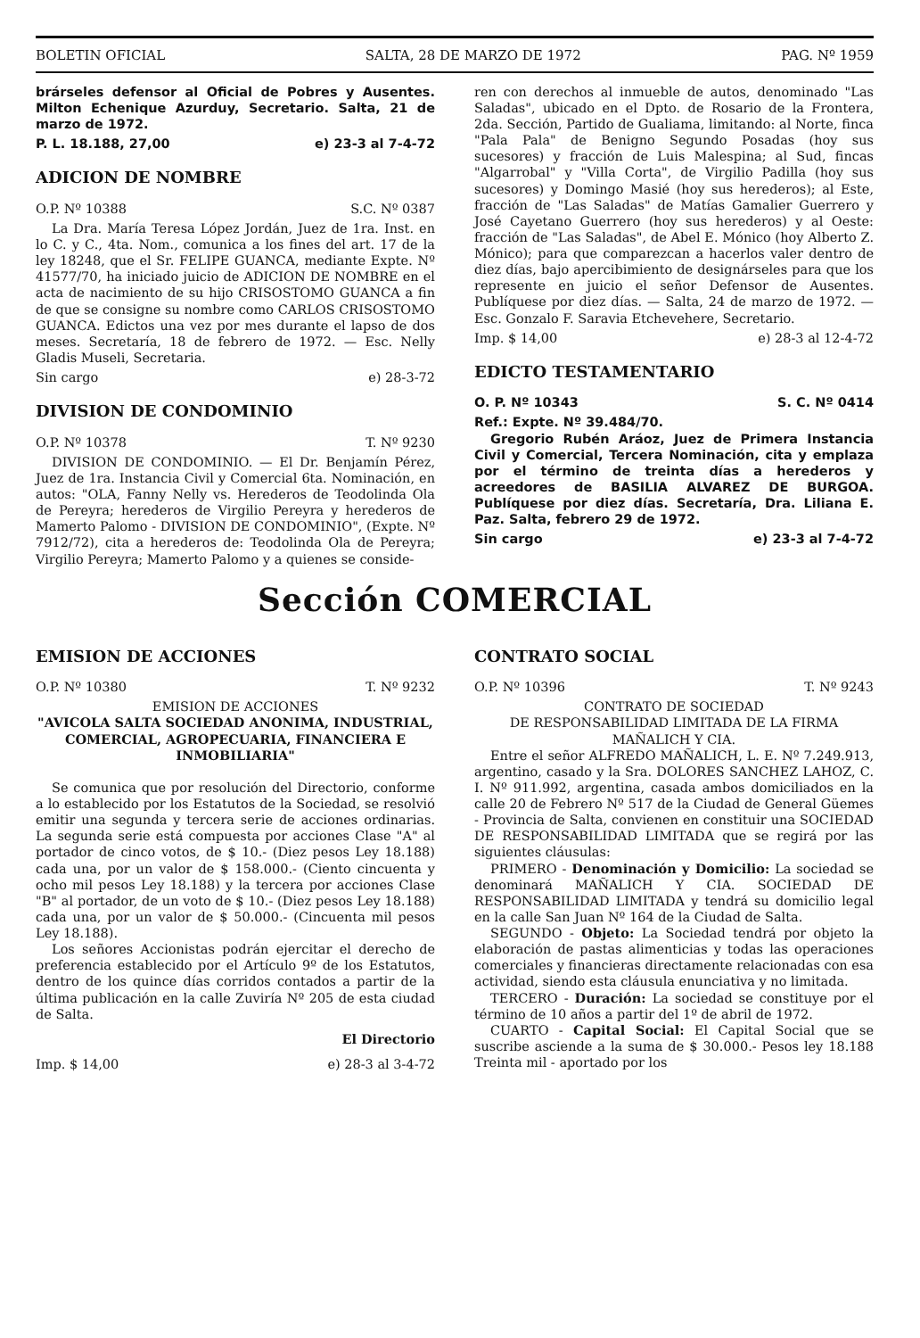BOLETIN OFICIAL SALTA, 28 DE MARZO DE 1972 PAG. Nº 1959
brárseles defensor al Oficial de Pobres y Ausentes. Milton Echenique Azurduy, Secretario. Salta, 21 de marzo de 1972.
P. L. 18.188, 27,00 e) 23-3 al 7-4-72
ADICION DE NOMBRE
O.P. Nº 10388 S.C. Nº 0387
La Dra. María Teresa López Jordán, Juez de 1ra. Inst. en lo C. y C., 4ta. Nom., comunica a los fines del art. 17 de la ley 18248, que el Sr. FELIPE GUANCA, mediante Expte. Nº 41577/70, ha iniciado juicio de ADICION DE NOMBRE en el acta de nacimiento de su hijo CRISOSTOMO GUANCA a fin de que se consigne su nombre como CARLOS CRISOSTOMO GUANCA. Edictos una vez por mes durante el lapso de dos meses. Secretaría, 18 de febrero de 1972. — Esc. Nelly Gladis Museli, Secretaria.
Sin cargo e) 28-3-72
DIVISION DE CONDOMINIO
O.P. Nº 10378 T. Nº 9230
DIVISION DE CONDOMINIO. — El Dr. Benjamín Pérez, Juez de 1ra. Instancia Civil y Comercial 6ta. Nominación, en autos: "OLA, Fanny Nelly vs. Herederos de Teodolinda Ola de Pereyra; herederos de Virgilio Pereyra y herederos de Mamerto Palomo - DIVISION DE CONDOMINIO", (Expte. Nº 7912/72), cita a herederos de: Teodolinda Ola de Pereyra; Virgilio Pereyra; Mamerto Palomo y a quienes se conside-
ren con derechos al inmueble de autos, denominado "Las Saladas", ubicado en el Dpto. de Rosario de la Frontera, 2da. Sección, Partido de Gualiama, limitando: al Norte, finca "Pala Pala" de Benigno Segundo Posadas (hoy sus sucesores) y fracción de Luis Malespina; al Sud, fincas "Algarrobal" y "Villa Corta", de Virgilio Padilla (hoy sus sucesores) y Domingo Masié (hoy sus herederos); al Este, fracción de "Las Saladas" de Matías Gamalier Guerrero y José Cayetano Guerrero (hoy sus herederos) y al Oeste: fracción de "Las Saladas", de Abel E. Mónico (hoy Alberto Z. Mónico); para que comparezcan a hacerlos valer dentro de diez días, bajo apercibimiento de designárseles para que los represente en juicio el señor Defensor de Ausentes. Publíquese por diez días. — Salta, 24 de marzo de 1972. — Esc. Gonzalo F. Saravia Etchevehere, Secretario.
Imp. $ 14,00 e) 28-3 al 12-4-72
EDICTO TESTAMENTARIO
O. P. Nº 10343 S. C. Nº 0414
Ref.: Expte. Nº 39.484/70.
Gregorio Rubén Aráoz, Juez de Primera Instancia Civil y Comercial, Tercera Nominación, cita y emplaza por el término de treinta días a herederos y acreedores de BASILIA ALVAREZ DE BURGOA. Publíquese por diez días. Secretaría, Dra. Liliana E. Paz. Salta, febrero 29 de 1972.
Sin cargo e) 23-3 al 7-4-72
Sección COMERCIAL
EMISION DE ACCIONES
O.P. Nº 10380 T. Nº 9232
EMISION DE ACCIONES
"AVICOLA SALTA SOCIEDAD ANONIMA, INDUSTRIAL, COMERCIAL, AGROPECUARIA, FINANCIERA E INMOBILIARIA"
Se comunica que por resolución del Directorio, conforme a lo establecido por los Estatutos de la Sociedad, se resolvió emitir una segunda y tercera serie de acciones ordinarias. La segunda serie está compuesta por acciones Clase "A" al portador de cinco votos, de $ 10.- (Diez pesos Ley 18.188) cada una, por un valor de $ 158.000.- (Ciento cincuenta y ocho mil pesos Ley 18.188) y la tercera por acciones Clase "B" al portador, de un voto de $ 10.- (Diez pesos Ley 18.188) cada una, por un valor de $ 50.000.- (Cincuenta mil pesos Ley 18.188).
Los señores Accionistas podrán ejercitar el derecho de preferencia establecido por el Artículo 9º de los Estatutos, dentro de los quince días corridos contados a partir de la última publicación en la calle Zuviría Nº 205 de esta ciudad de Salta.
El Directorio
Imp. $ 14,00 e) 28-3 al 3-4-72
CONTRATO SOCIAL
O.P. Nº 10396 T. Nº 9243
CONTRATO DE SOCIEDAD
DE RESPONSABILIDAD LIMITADA DE LA FIRMA MAÑALICH Y CIA.
Entre el señor ALFREDO MAÑALICH, L. E. Nº 7.249.913, argentino, casado y la Sra. DOLORES SANCHEZ LAHOZ, C. I. Nº 911.992, argentina, casada ambos domiciliados en la calle 20 de Febrero Nº 517 de la Ciudad de General Güemes - Provincia de Salta, convienen en constituir una SOCIEDAD DE RESPONSABILIDAD LIMITADA que se regirá por las siguientes cláusulas:
PRIMERO - Denominación y Domicilio: La sociedad se denominará MAÑALICH Y CIA. SOCIEDAD DE RESPONSABILIDAD LIMITADA y tendrá su domicilio legal en la calle San Juan Nº 164 de la Ciudad de Salta.
SEGUNDO - Objeto: La Sociedad tendrá por objeto la elaboración de pastas alimenticias y todas las operaciones comerciales y financieras directamente relacionadas con esa actividad, siendo esta cláusula enunciativa y no limitada.
TERCERO - Duración: La sociedad se constituye por el término de 10 años a partir del 1º de abril de 1972.
CUARTO - Capital Social: El Capital Social que se suscribe asciende a la suma de $ 30.000.- Pesos ley 18.188 Treinta mil - aportado por los